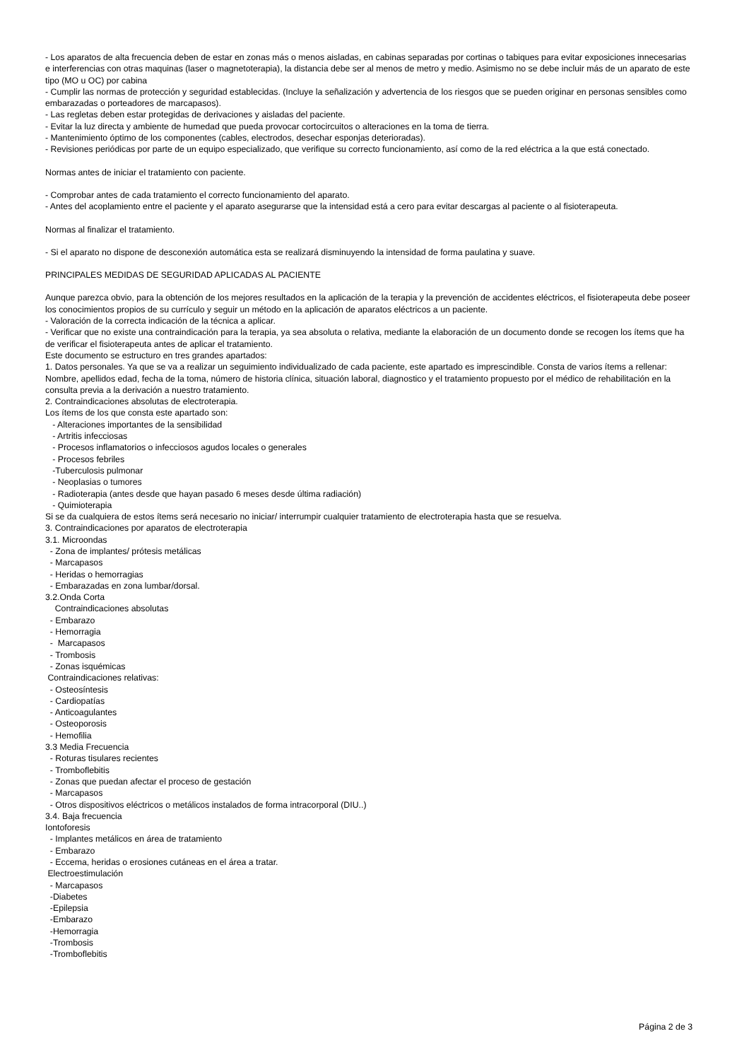- Los aparatos de alta frecuencia deben de estar en zonas más o menos aisladas, en cabinas separadas por cortinas o tabiques para evitar exposiciones innecesarias e interferencias con otras maquinas (laser o magnetoterapia), la distancia debe ser al menos de metro y medio. Asimismo no se debe incluir más de un aparato de este tipo (MO u OC) por cabina
- Cumplir las normas de protección y seguridad establecidas. (Incluye la señalización y advertencia de los riesgos que se pueden originar en personas sensibles como embarazadas o porteadores de marcapasos).
- Las regletas deben estar protegidas de derivaciones y aisladas del paciente.
- Evitar la luz directa y ambiente de humedad que pueda provocar cortocircuitos o alteraciones en la toma de tierra.
- Mantenimiento óptimo de los componentes (cables, electrodos, desechar esponjas deterioradas).
- Revisiones periódicas por parte de un equipo especializado, que verifique su correcto funcionamiento, así como de la red eléctrica a la que está conectado.
Normas antes de iniciar el tratamiento con paciente.
- Comprobar antes de cada tratamiento el correcto funcionamiento del aparato.
- Antes del acoplamiento entre el paciente y el aparato asegurarse que la intensidad está a cero para evitar descargas al paciente o al fisioterapeuta.
Normas al finalizar el tratamiento.
- Si el aparato no dispone de desconexión automática esta se realizará disminuyendo la intensidad de forma paulatina y suave.
PRINCIPALES MEDIDAS DE SEGURIDAD APLICADAS AL PACIENTE
Aunque parezca obvio, para la obtención de los mejores resultados en la aplicación de la terapia y la prevención de accidentes eléctricos, el fisioterapeuta debe poseer los conocimientos propios de su currículo y seguir un método en la aplicación de aparatos eléctricos a un paciente.
- Valoración de la correcta indicación de la técnica a aplicar.
- Verificar que no existe una contraindicación para la terapia, ya sea absoluta o relativa, mediante la elaboración de un documento donde se recogen los ítems que ha de verificar el fisioterapeuta antes de aplicar el tratamiento.
Este documento se estructuro en tres grandes apartados:
1. Datos personales. Ya que se va a realizar un seguimiento individualizado de cada paciente, este apartado es imprescindible. Consta de varios ítems a rellenar:
Nombre, apellidos edad, fecha de la toma, número de historia clínica, situación laboral, diagnostico y el tratamiento propuesto por el médico de rehabilitación en la consulta previa a la derivación a nuestro tratamiento.
2. Contraindicaciones absolutas de electroterapia.
Los ítems de los que consta este apartado son:
- Alteraciones importantes de la sensibilidad
- Artritis infecciosas
- Procesos inflamatorios o infecciosos agudos locales o generales
- Procesos febriles
-Tuberculosis pulmonar
- Neoplasias o tumores
- Radioterapia (antes desde que hayan pasado 6 meses desde última radiación)
- Quimioterapia
Si se da cualquiera de estos ítems será necesario no iniciar/ interrumpir cualquier tratamiento de electroterapia hasta que se resuelva.
3. Contraindicaciones por aparatos de electroterapia
3.1. Microondas
- Zona de implantes/ prótesis metálicas
- Marcapasos
- Heridas o hemorragias
- Embarazadas en zona lumbar/dorsal.
3.2.Onda Corta
Contraindicaciones absolutas
- Embarazo
- Hemorragia
- Marcapasos
- Trombosis
- Zonas isquémicas
Contraindicaciones relativas:
- Osteosíntesis
- Cardiopatías
- Anticoagulantes
- Osteoporosis
- Hemofilia
3.3 Media Frecuencia
- Roturas tisulares recientes
- Tromboflebitis
- Zonas que puedan afectar el proceso de gestación
- Marcapasos
- Otros dispositivos eléctricos o metálicos instalados de forma intracorporal (DIU..)
3.4. Baja frecuencia
Iontoforesis
- Implantes metálicos en área de tratamiento
- Embarazo
- Eccema, heridas o erosiones cutáneas en el área a tratar.
Electroestimulación
- Marcapasos
-Diabetes
-Epilepsia
-Embarazo
-Hemorragia
-Trombosis
-Tromboflebitis
Página 2 de 3